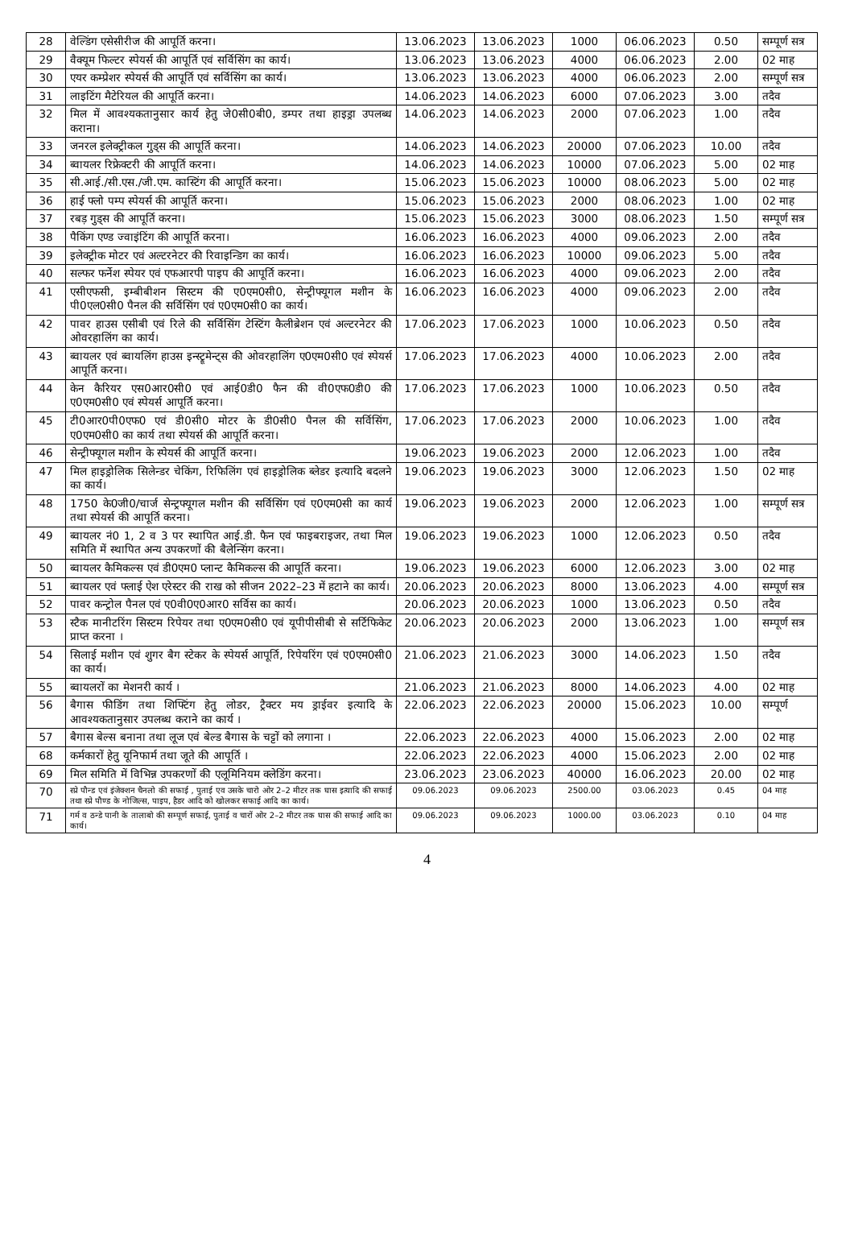| 28 | वेल्डिंग एसेसीरीज की आपूर्ति करना। | 13.06.2023 | 13.06.2023 | 1000 | 06.06.2023 | 0.50 | सम्पूर्ण सत्र |
| 29 | वैक्यूम फिल्टर स्पेयर्स की आपूर्ति एवं सर्विसिंग का कार्य। | 13.06.2023 | 13.06.2023 | 4000 | 06.06.2023 | 2.00 | 02 माह |
| 30 | एयर कम्प्रेशर स्पेयर्स की आपूर्ति एवं सर्विसिंग का कार्य। | 13.06.2023 | 13.06.2023 | 4000 | 06.06.2023 | 2.00 | सम्पूर्ण सत्र |
| 31 | लाइटिंग मैटेरियल की आपूर्ति करना। | 14.06.2023 | 14.06.2023 | 6000 | 07.06.2023 | 3.00 | तदैव |
| 32 | मिल में आवश्यकतानुसार कार्य हेतु जे0सी0बी0, डम्पर तथा हाइड्रा उपलब्ध कराना। | 14.06.2023 | 14.06.2023 | 2000 | 07.06.2023 | 1.00 | तदैव |
| 33 | जनरल इलेक्ट्रीकल गुड्स की आपूर्ति करना। | 14.06.2023 | 14.06.2023 | 20000 | 07.06.2023 | 10.00 | तदैव |
| 34 | ब्वायलर रिफ्रेक्टरी की आपूर्ति करना। | 14.06.2023 | 14.06.2023 | 10000 | 07.06.2023 | 5.00 | 02 माह |
| 35 | सी.आई./सी.एस./जी.एम. कास्टिंग की आपूर्ति करना। | 15.06.2023 | 15.06.2023 | 10000 | 08.06.2023 | 5.00 | 02 माह |
| 36 | हाई फ्लो पम्प स्पेयर्स की आपूर्ति करना। | 15.06.2023 | 15.06.2023 | 2000 | 08.06.2023 | 1.00 | 02 माह |
| 37 | रबड़ गुड्स की आपूर्ति करना। | 15.06.2023 | 15.06.2023 | 3000 | 08.06.2023 | 1.50 | सम्पूर्ण सत्र |
| 38 | पैकिंग एण्ड ज्वाइंटिंग की आपूर्ति करना। | 16.06.2023 | 16.06.2023 | 4000 | 09.06.2023 | 2.00 | तदैव |
| 39 | इलेक्ट्रीक मोटर एवं अल्टरनेटर की रिवाइन्डिग का कार्य। | 16.06.2023 | 16.06.2023 | 10000 | 09.06.2023 | 5.00 | तदैव |
| 40 | सल्फर फर्नेश स्पेयर एवं एफआरपी पाइप की आपूर्ति करना। | 16.06.2023 | 16.06.2023 | 4000 | 09.06.2023 | 2.00 | तदैव |
| 41 | एसीएफसी, इम्बीबीशन सिस्टम की ए0एम0सी0, सेन्ट्रीफ्यूगल मशीन के पी0एल0सी0 पैनल की सर्विसिंग एवं ए0एम0सी0 का कार्य। | 16.06.2023 | 16.06.2023 | 4000 | 09.06.2023 | 2.00 | तदैव |
| 42 | पावर हाउस एसीबी एवं रिले की सर्विसिंग टेस्टिंग कैलीब्रेशन एवं अल्टरनेटर की ओवरहालिंग का कार्य। | 17.06.2023 | 17.06.2023 | 1000 | 10.06.2023 | 0.50 | तदैव |
| 43 | ब्वायलर एवं ब्वायलिंग हाउस इन्स्ट्रूमेन्ट्स की ओवरहालिंग ए0एम0सी0 एवं स्पेयर्स आपूर्ति करना। | 17.06.2023 | 17.06.2023 | 4000 | 10.06.2023 | 2.00 | तदैव |
| 44 | केन कैरियर एस0आर0सी0 एवं आई0डी0 फैन की वी0एफ0डी0 की ए0एम0सी0 एवं स्पेयर्स आपूर्ति करना। | 17.06.2023 | 17.06.2023 | 1000 | 10.06.2023 | 0.50 | तदैव |
| 45 | टी0आर0पी0एफ0 एवं डी0सी0 मोटर के डी0सी0 पैनल की सर्विसिंग, ए0एम0सी0 का कार्य तथा स्पेयर्स की आपूर्ति करना। | 17.06.2023 | 17.06.2023 | 2000 | 10.06.2023 | 1.00 | तदैव |
| 46 | सेन्ट्रीफ्यूगल मशीन के स्पेयर्स की आपूर्ति करना। | 19.06.2023 | 19.06.2023 | 2000 | 12.06.2023 | 1.00 | तदैव |
| 47 | मिल हाइड्रोलिक सिलेन्डर चेकिंग, रिफिलिंग एवं हाइड्रोलिक ब्लेडर इत्यादि बदलने का कार्य। | 19.06.2023 | 19.06.2023 | 3000 | 12.06.2023 | 1.50 | 02 माह |
| 48 | 1750 के0जी0/चार्ज सेन्ट्रफ्यूगल मशीन की सर्विसिंग एवं ए0एम0सी का कार्य तथा स्पेयर्स की आपूर्ति करना। | 19.06.2023 | 19.06.2023 | 2000 | 12.06.2023 | 1.00 | सम्पूर्ण सत्र |
| 49 | ब्वायलर नं0 1, 2 व 3 पर स्थापित आई.डी. फैन एवं फाइबराइजर, तथा मिल समिति में स्थापित अन्य उपकरणों की बैलेन्सिंग करना। | 19.06.2023 | 19.06.2023 | 1000 | 12.06.2023 | 0.50 | तदैव |
| 50 | ब्वायलर कैमिकल्स एवं डी0एम0 प्लान्ट कैमिकल्स की आपूर्ति करना। | 19.06.2023 | 19.06.2023 | 6000 | 12.06.2023 | 3.00 | 02 माह |
| 51 | ब्वायलर एवं फ्लाई ऐश एरेस्टर की राख को सीजन 2022–23 में हटाने का कार्य। | 20.06.2023 | 20.06.2023 | 8000 | 13.06.2023 | 4.00 | सम्पूर्ण सत्र |
| 52 | पावर कन्ट्रोल पैनल एवं ए0वी0ए0आर0 सर्विस का कार्य। | 20.06.2023 | 20.06.2023 | 1000 | 13.06.2023 | 0.50 | तदैव |
| 53 | स्टैक मानीटरिंग सिस्टम रिपेयर तथा ए0एम0सी0 एवं यूपीपीसीबी से सर्टिफिकेट प्राप्त करना । | 20.06.2023 | 20.06.2023 | 2000 | 13.06.2023 | 1.00 | सम्पूर्ण सत्र |
| 54 | सिलाई मशीन एवं शुगर बैग स्टेकर के स्पेयर्स आपूर्ति, रिपेयरिंग एवं ए0एम0सी0 का कार्य। | 21.06.2023 | 21.06.2023 | 3000 | 14.06.2023 | 1.50 | तदैव |
| 55 | ब्वायलरों का मेशनरी कार्य । | 21.06.2023 | 21.06.2023 | 8000 | 14.06.2023 | 4.00 | 02 माह |
| 56 | बैगास फीडिंग तथा शिफ्टिंग हेतु लोडर, ट्रैक्टर मय ड्राईवर इत्यादि के आवश्यकतानुसार उपलब्ध कराने का कार्य । | 22.06.2023 | 22.06.2023 | 20000 | 15.06.2023 | 10.00 | सम्पूर्ण |
| 57 | बैगास बेल्स बनाना तथा लूज एवं बेल्ड बैगास के चट्टों को लगाना । | 22.06.2023 | 22.06.2023 | 4000 | 15.06.2023 | 2.00 | 02 माह |
| 68 | कर्मकारों हेतु यूनिफार्म तथा जूते की आपूर्ति । | 22.06.2023 | 22.06.2023 | 4000 | 15.06.2023 | 2.00 | 02 माह |
| 69 | मिल समिति में विभिन्न उपकरणों की एलूमिनियम क्लेडिंग करना। | 23.06.2023 | 23.06.2023 | 40000 | 16.06.2023 | 20.00 | 02 माह |
| 70 | स्प्रे पौन्ड एवं इंजेक्शन चैनलो की सफाई , पुताई एव उसके चारो ओर 2–2 मीटर तक घास इत्यादि की सफाई तथा स्प्रे पौण्ड के नोजिल्स, पाइप, हैडर आदि को खोलकर सफाई आदि का कार्य। | 09.06.2023 | 09.06.2023 | 2500.00 | 03.06.2023 | 0.45 | 04 माह |
| 71 | गर्म व ठन्डे पानी के तालाबो की सम्पूर्ण सफाई, पुताई व चारों ओर 2–2 मीटर तक घास की सफाई आदि का कार्य। | 09.06.2023 | 09.06.2023 | 1000.00 | 03.06.2023 | 0.10 | 04 माह |
4